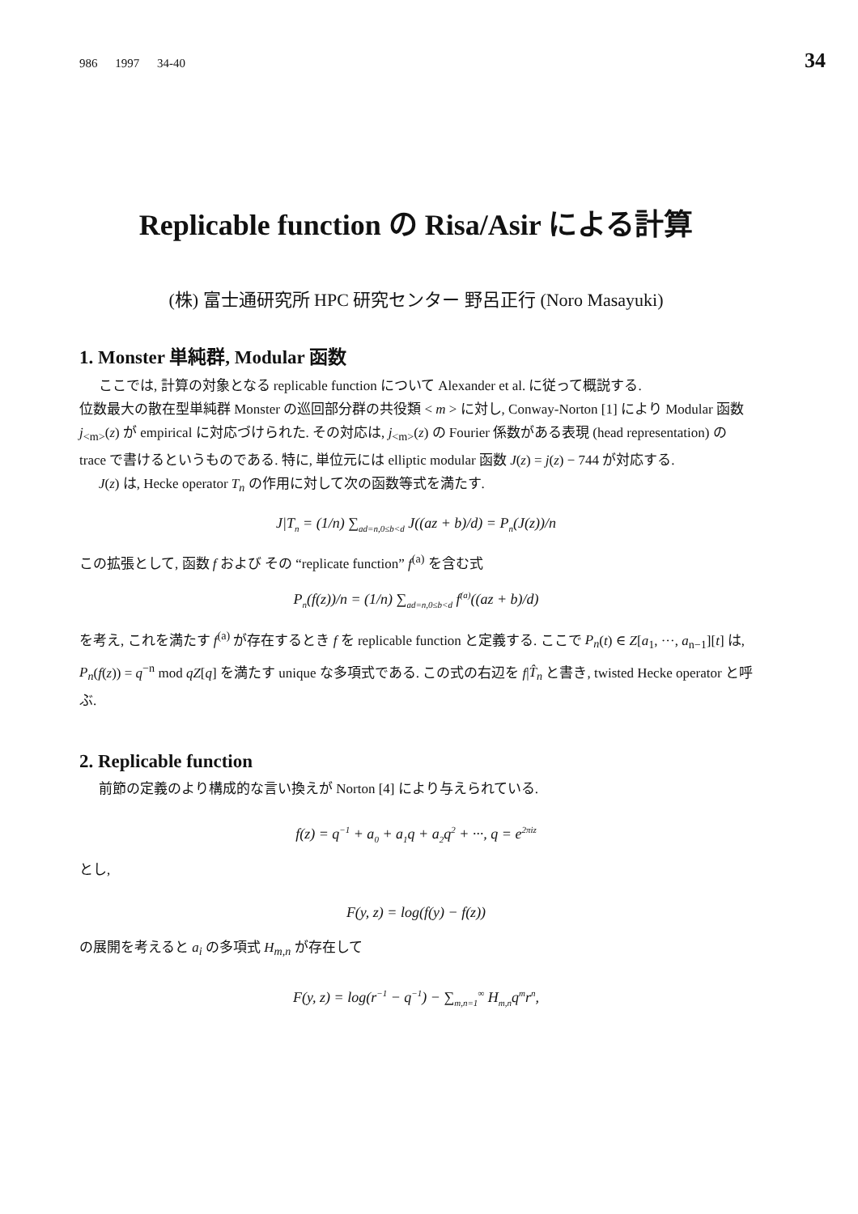986 1997 34-40 34
Replicable function の Risa/Asir による計算
(株) 富士通研究所 HPC 研究センター 野呂正行 (Noro Masayuki)
1. Monster 単純群, Modular 函数
ここでは, 計算の対象となる replicable function について Alexander et al. に従って概説する.
位数最大の散在型単純群 Monster の巡回部分群の共役類 < m > に対し, Conway-Norton [1] により Modular 函数 j<sub><m></sub>(z) が empirical に対応づけられた. その対応は, j<sub><m></sub>(z) の Fourier 係数がある表現 (head representation) の trace で書けるというものである. 特に, 単位元には elliptic modular 函数 J(z) = j(z) − 744 が対応する.
J(z) は, Hecke operator T<sub>n</sub> の作用に対して次の函数等式を満たす.
J|T<sub>n</sub> = (1/n) ∑<sub>ad=n,0≤b<d</sub> J((az + b)/d) = P<sub>n</sub>(J(z))/n
この拡張として, 函数 f および その “replicate function” f<sup>(a)</sup> を含む式
P<sub>n</sub>(f(z))/n = (1/n) ∑<sub>ad=n,0≤b<d</sub> f<sup>(a)</sup>((az + b)/d)
を考え, これを満たす f<sup>(a)</sup> が存在するとき f を replicable function と定義する. ここで P<sub>n</sub>(t) ∈ Z[a<sub>1</sub>, ···, a<sub>n−1</sub>][t] は, P<sub>n</sub>(f(z)) = q<sup>−n</sup> mod qZ[q] を満たす unique な多項式である. この式の右辺を f|T̂<sub>n</sub> と書き, twisted Hecke operator と呼ぶ.
2. Replicable function
前節の定義のより構成的な言い換えが Norton [4] により与えられている.
f(z) = q<sup>−1</sup> + a<sub>0</sub> + a<sub>1</sub>q + a<sub>2</sub>q<sup>2</sup> + ···, q = e<sup>2πiz</sup>
とし,
F(y, z) = log(f(y) − f(z))
の展開を考えると a<sub>i</sub> の多項式 H<sub>m,n</sub> が存在して
F(y, z) = log(r<sup>−1</sup> − q<sup>−1</sup>) − ∑<sub>m,n=1</sub><sup>∞</sup> H<sub>m,n</sub>q<sup>m</sup>r<sup>n</sup>,